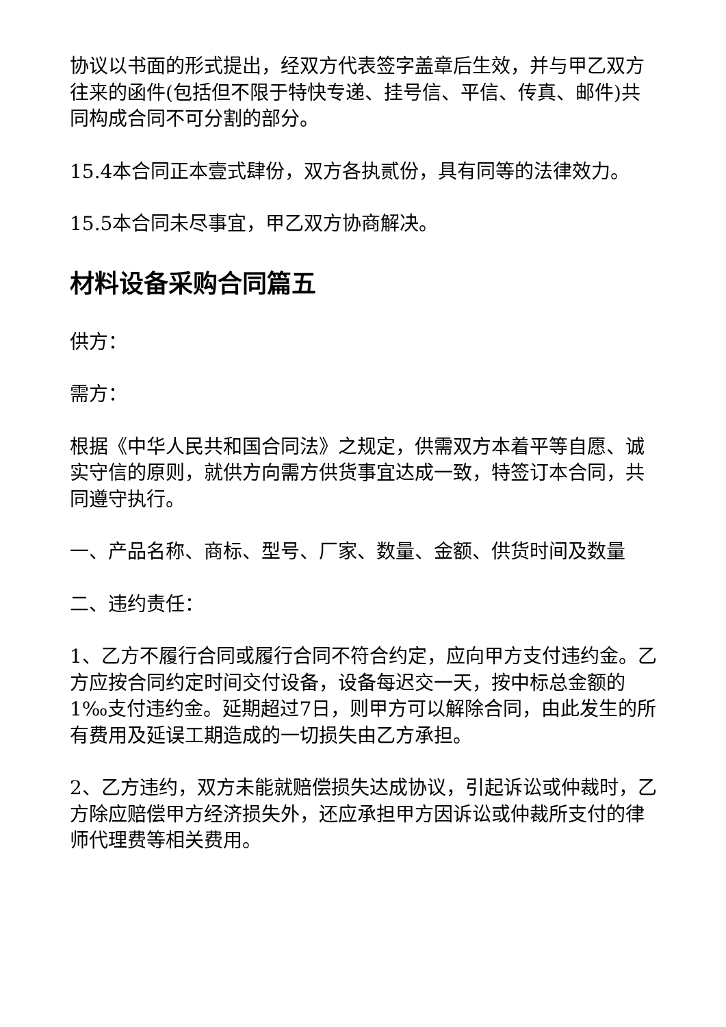协议以书面的形式提出，经双方代表签字盖章后生效，并与甲乙双方往来的函件(包括但不限于特快专递、挂号信、平信、传真、邮件)共同构成合同不可分割的部分。
15.4本合同正本壹式肆份，双方各执贰份，具有同等的法律效力。
15.5本合同未尽事宜，甲乙双方协商解决。
材料设备采购合同篇五
供方：
需方：
根据《中华人民共和国合同法》之规定，供需双方本着平等自愿、诚实守信的原则，就供方向需方供货事宜达成一致，特签订本合同，共同遵守执行。
一、产品名称、商标、型号、厂家、数量、金额、供货时间及数量
二、违约责任：
1、乙方不履行合同或履行合同不符合约定，应向甲方支付违约金。乙方应按合同约定时间交付设备，设备每迟交一天，按中标总金额的1‰支付违约金。延期超过7日，则甲方可以解除合同，由此发生的所有费用及延误工期造成的一切损失由乙方承担。
2、乙方违约，双方未能就赔偿损失达成协议，引起诉讼或仲裁时，乙方除应赔偿甲方经济损失外，还应承担甲方因诉讼或仲裁所支付的律师代理费等相关费用。